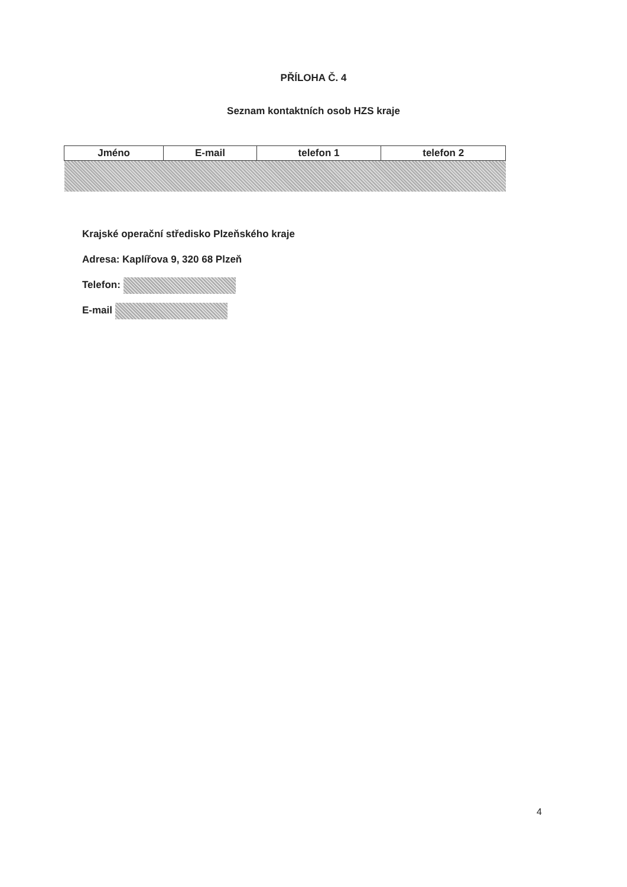PŘÍLOHA Č. 4
Seznam kontaktních osob HZS kraje
| Jméno | E-mail | telefon 1 | telefon 2 |
| --- | --- | --- | --- |
Krajské operační středisko Plzeňského kraje
Adresa: Kaplířova 9, 320 68 Plzeň
Telefon:
E-mail
4